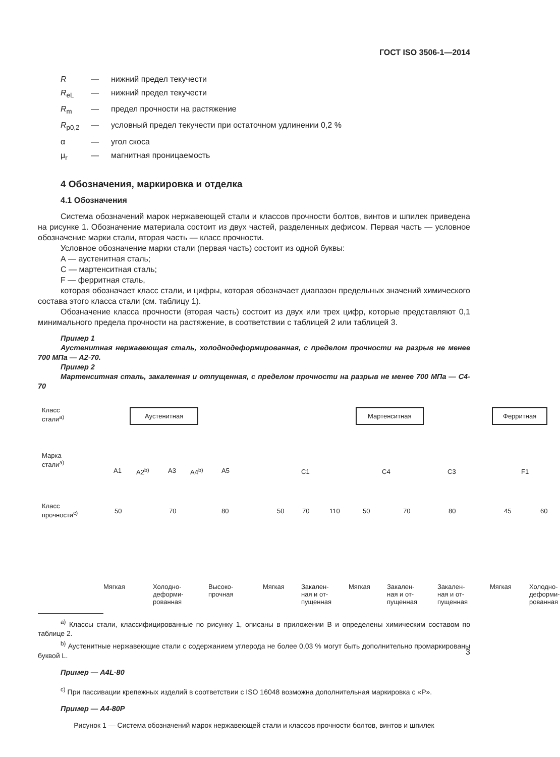ГОСТ ISO 3506-1—2014
R — нижний предел текучести
R<sub>eL</sub> — нижний предел текучести R<sub>m</sub> — предел прочности на растяжение R<sub>p0,2</sub> — условный предел текучести при остаточном удлинении 0,2 % α — угол скоса μ<sub>r</sub> — магнитная проницаемость
4 Обозначения, маркировка и отделка
4.1 Обозначения
Система обозначений марок нержавеющей стали и классов прочности болтов, винтов и шпилек приведена на рисунке 1. Обозначение материала состоит из двух частей, разделенных дефисом. Первая часть — условное обозначение марки стали, вторая часть — класс прочности.
Условное обозначение марки стали (первая часть) состоит из одной буквы:
А — аустенитная сталь;
С — мартенситная сталь;
F — ферритная сталь,
которая обозначает класс стали, и цифры, которая обозначает диапазон предельных значений химического состава этого класса стали (см. таблицу 1).
Обозначение класса прочности (вторая часть) состоит из двух или трех цифр, которые представляют 0,1 минимального предела прочности на растяжение, в соответствии с таблицей 2 или таблицей 3.
Пример 1
Аустенитная нержавеющая сталь, холоднодеформированная, с пределом прочности на разрыв не менее 700 МПа — А2-70.
Пример 2
Мартенситная сталь, закаленная и отпущенная, с пределом прочности на разрыв не менее 700 МПа — С4-70
Класс
стали<sup>a)</sup>
Марка
стали<sup>a)</sup>
Класс
прочности<sup>c)</sup>
Аустенитная Мартенситная Ферритная
A1 A2<sup>b)</sup> A3 A4<sup>b)</sup> A5 C1 C4 C3 F1
50 70 80 50 70 110 50 70 80 45 60
Мягкая Холодно-
деформи-
рованная
Высоко-
прочная
Мягкая Закален-
ная и от-
пущенная
Мягкая Закален-
ная и от-
пущенная
Закален-
ная и от-
пущенная
Мягкая Холодно-
деформи-
рованная
<sup>a)</sup> Классы стали, классифицированные по рисунку 1, описаны в приложении В и определены химическим составом по таблице 2.
<sup>b)</sup> Аустенитные нержавеющие стали с содержанием углерода не более 0,03 % могут быть дополнительно промаркированы буквой L.
Пример — A4L-80
<sup>c)</sup> При пассивации крепежных изделий в соответствии с ISO 16048 возможна дополнительная маркировка с «P».
Пример — A4-80P
Рисунок 1 — Система обозначений марок нержавеющей стали и классов прочности болтов, винтов и шпилек
3